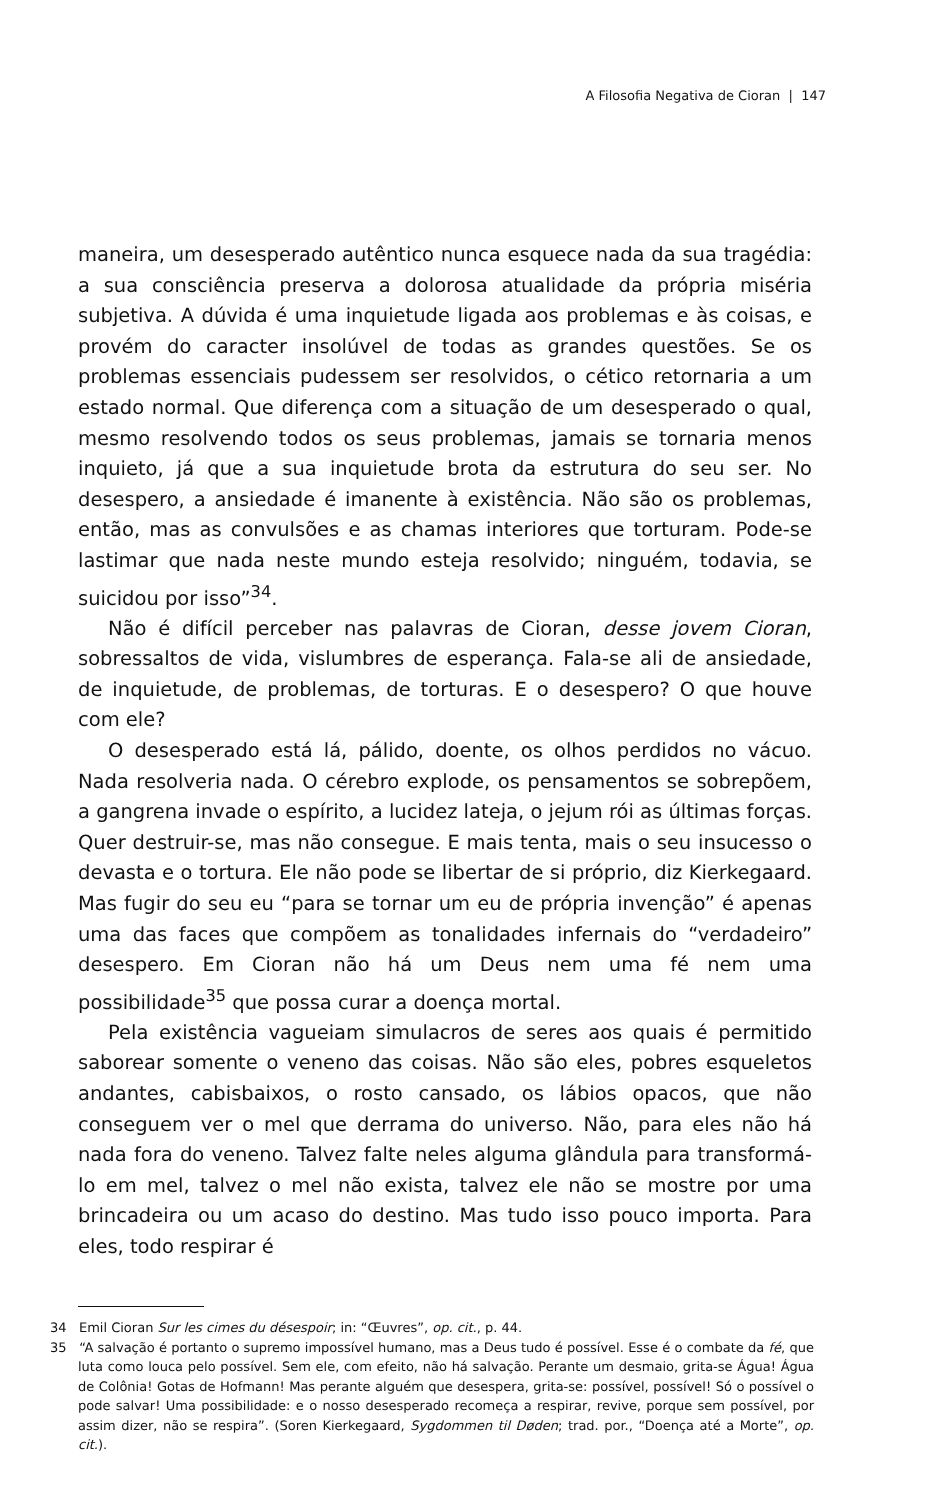A Filosofia Negativa de Cioran | 147
maneira, um desesperado autêntico nunca esquece nada da sua tragédia: a sua consciência preserva a dolorosa atualidade da própria miséria subjetiva. A dúvida é uma inquietude ligada aos problemas e às coisas, e provém do caracter insolúvel de todas as grandes questões. Se os problemas essenciais pudessem ser resolvidos, o cético retornaria a um estado normal. Que diferença com a situação de um desesperado o qual, mesmo resolvendo todos os seus problemas, jamais se tornaria menos inquieto, já que a sua inquietude brota da estrutura do seu ser. No desespero, a ansiedade é imanente à existência. Não são os problemas, então, mas as convulsões e as chamas interiores que torturam. Pode-se lastimar que nada neste mundo esteja resolvido; ninguém, todavia, se suicidou por isso”<sup>34</sup>.
Não é difícil perceber nas palavras de Cioran, desse jovem Cioran, sobressaltos de vida, vislumbres de esperança. Fala-se ali de ansiedade, de inquietude, de problemas, de torturas. E o desespero? O que houve com ele?
O desesperado está lá, pálido, doente, os olhos perdidos no vácuo. Nada resolveria nada. O cérebro explode, os pensamentos se sobrepõem, a gangrena invade o espírito, a lucidez lateja, o jejum rói as últimas forças. Quer destruir-se, mas não consegue. E mais tenta, mais o seu insucesso o devasta e o tortura. Ele não pode se libertar de si próprio, diz Kierkegaard. Mas fugir do seu eu “para se tornar um eu de própria invenção” é apenas uma das faces que compõem as tonalidades infernais do “verdadeiro” desespero. Em Cioran não há um Deus nem uma fé nem uma possibilidade<sup>35</sup> que possa curar a doença mortal.
Pela existência vagueiam simulacros de seres aos quais é permitido saborear somente o veneno das coisas. Não são eles, pobres esqueletos andantes, cabisbaixos, o rosto cansado, os lábios opacos, que não conseguem ver o mel que derrama do universo. Não, para eles não há nada fora do veneno. Talvez falte neles alguma glândula para transformá-lo em mel, talvez o mel não exista, talvez ele não se mostre por uma brincadeira ou um acaso do destino. Mas tudo isso pouco importa. Para eles, todo respirar é
34 Emil Cioran Sur les cimes du désespoir; in: “Œuvres”, op. cit., p. 44.
35 “A salvação é portanto o supremo impossível humano, mas a Deus tudo é possível. Esse é o combate da fé, que luta como louca pelo possível. Sem ele, com efeito, não há salvação. Perante um desmaio, grita-se Água! Água de Colônia! Gotas de Hofmann! Mas perante alguém que desespera, grita-se: possível, possível! Só o possível o pode salvar! Uma possibilidade: e o nosso desesperado recomeça a respirar, revive, porque sem possível, por assim dizer, não se respira”. (Soren Kierkegaard, Sygdommen til Døden; trad. por., “Doença até a Morte”, op. cit.).